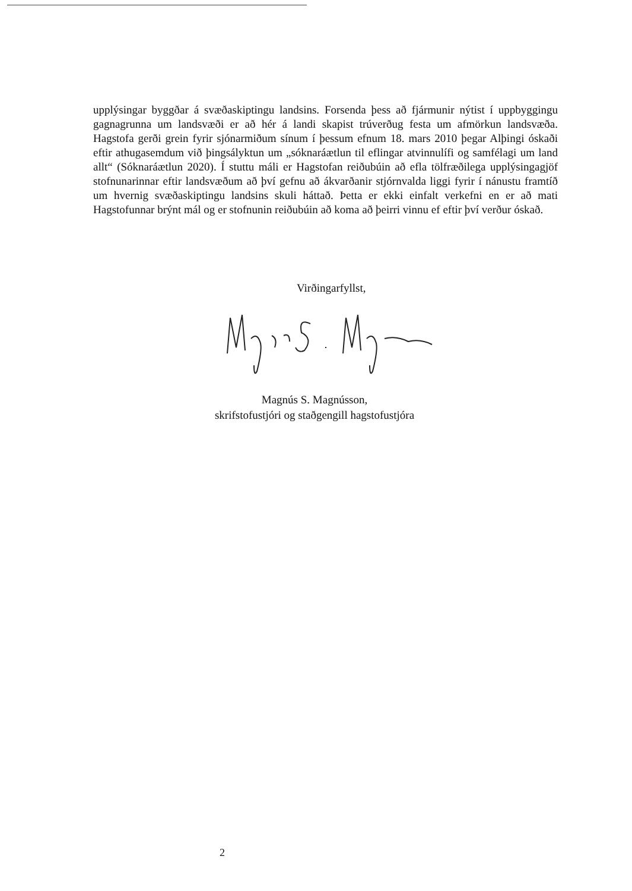upplýsingar byggðar á svæðaskiptingu landsins. Forsenda þess að fjármunir nýtist í uppbyggingu gagnagrunna um landsvæði er að hér á landi skapist trúverðug festa um afmörkun landsvæða. Hagstofa gerði grein fyrir sjónarmiðum sínum í þessum efnum 18. mars 2010 þegar Alþingi óskaði eftir athugasemdum við þingsályktun um „sóknaráætlun til eflingar atvinnulífi og samfélagi um land allt“ (Sóknaráætlun 2020). Í stuttu máli er Hagstofan reiðubúin að efla tölfræðilega upplýsingagjöf stofnunarinnar eftir landsvæðum að því gefnu að ákvarðanir stjórnvalda liggi fyrir í nánustu framtíð um hvernig svæðaskiptingu landsins skuli háttað. Þetta er ekki einfalt verkefni en er að mati Hagstofunnar brýnt mál og er stofnunin reiðubúin að koma að þeirri vinnu ef eftir því verður óskað.
Virðingarfyllst,
Magnús S. Magnússon,
skrifstofustjóri og staðgengill hagstofustjóra
2